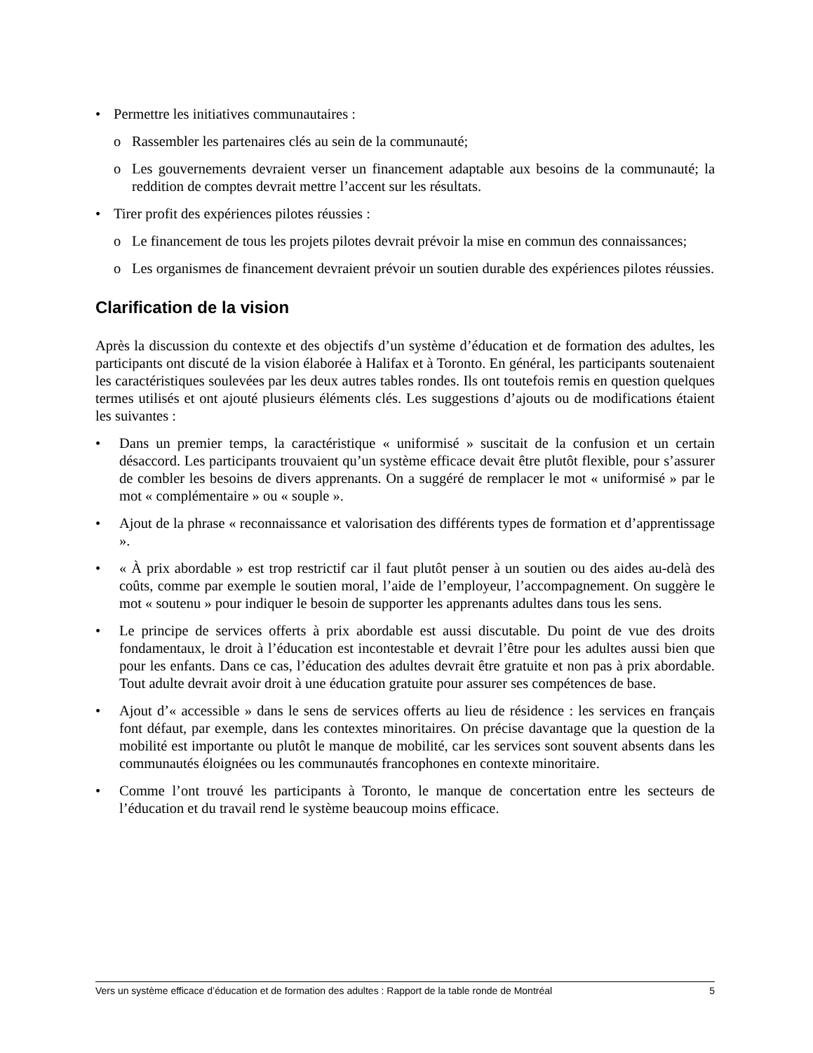• Permettre les initiatives communautaires :
o Rassembler les partenaires clés au sein de la communauté;
o Les gouvernements devraient verser un financement adaptable aux besoins de la communauté; la reddition de comptes devrait mettre l’accent sur les résultats.
• Tirer profit des expériences pilotes réussies :
o Le financement de tous les projets pilotes devrait prévoir la mise en commun des connaissances;
o Les organismes de financement devraient prévoir un soutien durable des expériences pilotes réussies.
Clarification de la vision
Après la discussion du contexte et des objectifs d’un système d’éducation et de formation des adultes, les participants ont discuté de la vision élaborée à Halifax et à Toronto. En général, les participants soutenaient les caractéristiques soulevées par les deux autres tables rondes. Ils ont toutefois remis en question quelques termes utilisés et ont ajouté plusieurs éléments clés. Les suggestions d’ajouts ou de modifications étaient les suivantes :
• Dans un premier temps, la caractéristique « uniformisé » suscitait de la confusion et un certain désaccord. Les participants trouvaient qu’un système efficace devait être plutôt flexible, pour s’assurer de combler les besoins de divers apprenants. On a suggéré de remplacer le mot « uniformisé » par le mot « complémentaire » ou « souple ».
• Ajout de la phrase « reconnaissance et valorisation des différents types de formation et d’apprentissage ».
• « À prix abordable » est trop restrictif car il faut plutôt penser à un soutien ou des aides au-delà des coûts, comme par exemple le soutien moral, l’aide de l’employeur, l’accompagnement. On suggère le mot « soutenu » pour indiquer le besoin de supporter les apprenants adultes dans tous les sens.
• Le principe de services offerts à prix abordable est aussi discutable. Du point de vue des droits fondamentaux, le droit à l’éducation est incontestable et devrait l’être pour les adultes aussi bien que pour les enfants. Dans ce cas, l’éducation des adultes devrait être gratuite et non pas à prix abordable. Tout adulte devrait avoir droit à une éducation gratuite pour assurer ses compétences de base.
• Ajout d’« accessible » dans le sens de services offerts au lieu de résidence : les services en français font défaut, par exemple, dans les contextes minoritaires. On précise davantage que la question de la mobilité est importante ou plutôt le manque de mobilité, car les services sont souvent absents dans les communautés éloignées ou les communautés francophones en contexte minoritaire.
• Comme l’ont trouvé les participants à Toronto, le manque de concertation entre les secteurs de l’éducation et du travail rend le système beaucoup moins efficace.
Vers un système efficace d’éducation et de formation des adultes : Rapport de la table ronde de Montréal 5